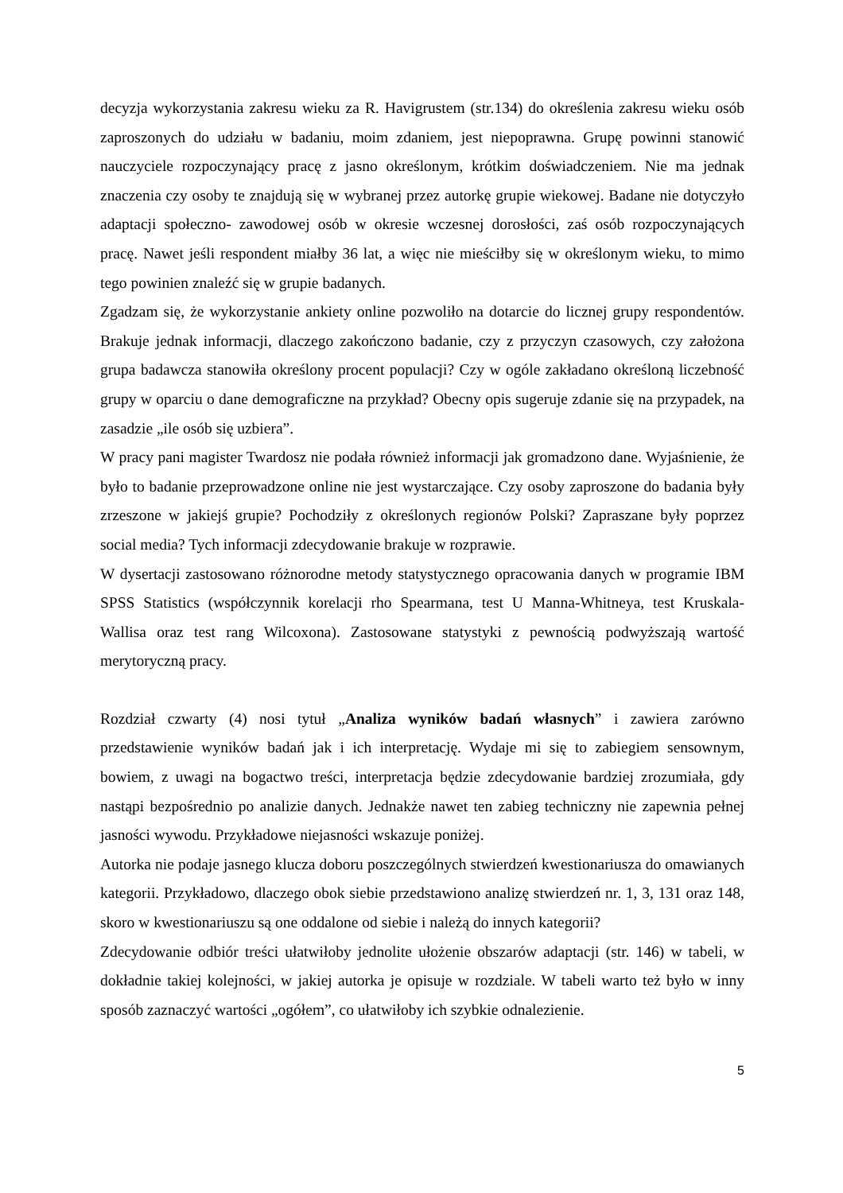decyzja wykorzystania zakresu wieku za R. Havigrustem (str.134) do określenia zakresu wieku osób zaproszonych do udziału w badaniu, moim zdaniem, jest niepoprawna. Grupę powinni stanowić nauczyciele rozpoczynający pracę z jasno określonym, krótkim doświadczeniem. Nie ma jednak znaczenia czy osoby te znajdują się w wybranej przez autorkę grupie wiekowej. Badane nie dotyczyło adaptacji społeczno- zawodowej osób w okresie wczesnej dorosłości, zaś osób rozpoczynających pracę. Nawet jeśli respondent miałby 36 lat, a więc nie mieściłby się w określonym wieku, to mimo tego powinien znaleźć się w grupie badanych.
Zgadzam się, że wykorzystanie ankiety online pozwoliło na dotarcie do licznej grupy respondentów. Brakuje jednak informacji, dlaczego zakończono badanie, czy z przyczyn czasowych, czy założona grupa badawcza stanowiła określony procent populacji? Czy w ogóle zakładano określoną liczebność grupy w oparciu o dane demograficzne na przykład? Obecny opis sugeruje zdanie się na przypadek, na zasadzie „ile osób się uzbiera”.
W pracy pani magister Twardosz nie podała również informacji jak gromadzono dane. Wyjaśnienie, że było to badanie przeprowadzone online nie jest wystarczające. Czy osoby zaproszone do badania były zrzeszone w jakiejś grupie? Pochodziły z określonych regionów Polski? Zapraszane były poprzez social media? Tych informacji zdecydowanie brakuje w rozprawie.
W dysertacji zastosowano różnorodne metody statystycznego opracowania danych w programie IBM SPSS Statistics (współczynnik korelacji rho Spearmana, test U Manna-Whitneya, test Kruskala- Wallisa oraz test rang Wilcoxona). Zastosowane statystyki z pewnością podwyższają wartość merytoryczną pracy.
Rozdział czwarty (4) nosi tytuł „Analiza wyników badań własnych” i zawiera zarówno przedstawienie wyników badań jak i ich interpretację. Wydaje mi się to zabiegiem sensownym, bowiem, z uwagi na bogactwo treści, interpretacja będzie zdecydowanie bardziej zrozumiała, gdy nastąpi bezpośrednio po analizie danych. Jednakże nawet ten zabieg techniczny nie zapewnia pełnej jasności wywodu. Przykładowe niejasności wskazuje poniżej.
Autorka nie podaje jasnego klucza doboru poszczególnych stwierdzeń kwestionariusza do omawianych kategorii. Przykładowo, dlaczego obok siebie przedstawiono analizę stwierdzeń nr. 1, 3, 131 oraz 148, skoro w kwestionariuszu są one oddalone od siebie i należą do innych kategorii?
Zdecydowanie odbiór treści ułatwiłoby jednolite ułożenie obszarów adaptacji (str. 146) w tabeli, w dokładnie takiej kolejności, w jakiej autorka je opisuje w rozdziale. W tabeli warto też było w inny sposób zaznaczyć wartości „ogółem”, co ułatwiłoby ich szybkie odnalezienie.
5